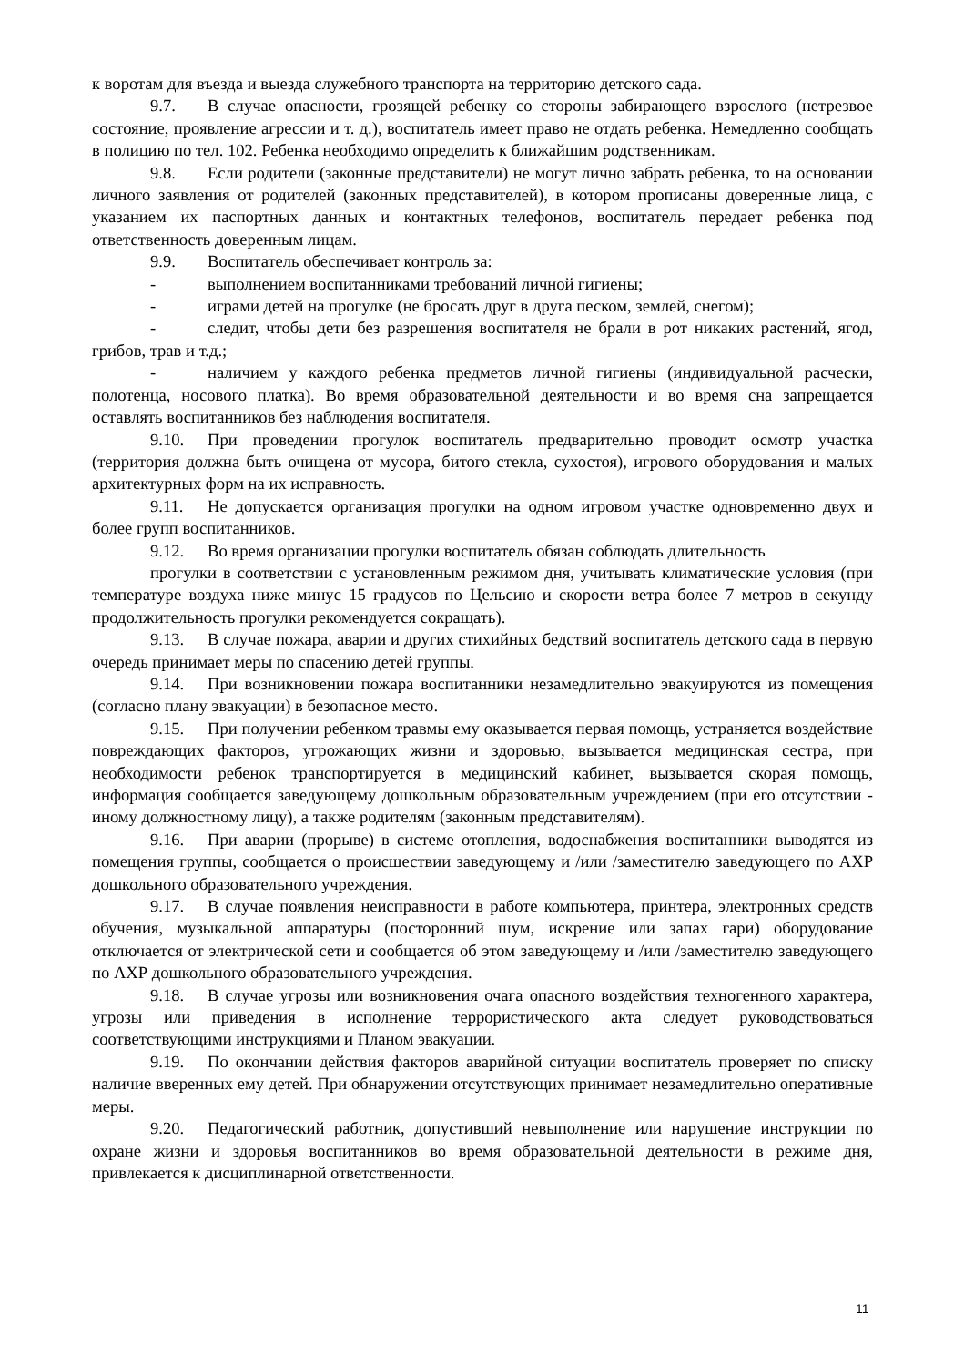к воротам для въезда и выезда служебного транспорта на территорию детского сада.
9.7. В случае опасности, грозящей ребенку со стороны забирающего взрослого (нетрезвое состояние, проявление агрессии и т. д.), воспитатель имеет право не отдать ребенка. Немедленно сообщать в полицию по тел. 102. Ребенка необходимо определить к ближайшим родственникам.
9.8. Если родители (законные представители) не могут лично забрать ребенка, то на основании личного заявления от родителей (законных представителей), в котором прописаны доверенные лица, с указанием их паспортных данных и контактных телефонов, воспитатель передает ребенка под ответственность доверенным лицам.
9.9. Воспитатель обеспечивает контроль за:
- выполнением воспитанниками требований личной гигиены;
- играми детей на прогулке (не бросать друг в друга песком, землей, снегом);
- следит, чтобы дети без разрешения воспитателя не брали в рот никаких растений, ягод, грибов, трав и т.д.;
- наличием у каждого ребенка предметов личной гигиены (индивидуальной расчески, полотенца, носового платка). Во время образовательной деятельности и во время сна запрещается оставлять воспитанников без наблюдения воспитателя.
9.10. При проведении прогулок воспитатель предварительно проводит осмотр участка (территория должна быть очищена от мусора, битого стекла, сухостоя), игрового оборудования и малых архитектурных форм на их исправность.
9.11. Не допускается организация прогулки на одном игровом участке одновременно двух и более групп воспитанников.
9.12. Во время организации прогулки воспитатель обязан соблюдать длительность
прогулки в соответствии с установленным режимом дня, учитывать климатические условия (при температуре воздуха ниже минус 15 градусов по Цельсию и скорости ветра более 7 метров в секунду продолжительность прогулки рекомендуется сокращать).
9.13. В случае пожара, аварии и других стихийных бедствий воспитатель детского сада в первую очередь принимает меры по спасению детей группы.
9.14. При возникновении пожара воспитанники незамедлительно эвакуируются из помещения (согласно плану эвакуации) в безопасное место.
9.15. При получении ребенком травмы ему оказывается первая помощь, устраняется воздействие повреждающих факторов, угрожающих жизни и здоровью, вызывается медицинская сестра, при необходимости ребенок транспортируется в медицинский кабинет, вызывается скорая помощь, информация сообщается заведующему дошкольным образовательным учреждением (при его отсутствии - иному должностному лицу), а также родителям (законным представителям).
9.16. При аварии (прорыве) в системе отопления, водоснабжения воспитанники выводятся из помещения группы, сообщается о происшествии заведующему и /или /заместителю заведующего по АХР дошкольного образовательного учреждения.
9.17. В случае появления неисправности в работе компьютера, принтера, электронных средств обучения, музыкальной аппаратуры (посторонний шум, искрение или запах гари) оборудование отключается от электрической сети и сообщается об этом заведующему и /или /заместителю заведующего по АХР дошкольного образовательного учреждения.
9.18. В случае угрозы или возникновения очага опасного воздействия техногенного характера, угрозы или приведения в исполнение террористического акта следует руководствоваться соответствующими инструкциями и Планом эвакуации.
9.19. По окончании действия факторов аварийной ситуации воспитатель проверяет по списку наличие вверенных ему детей. При обнаружении отсутствующих принимает незамедлительно оперативные меры.
9.20. Педагогический работник, допустивший невыполнение или нарушение инструкции по охране жизни и здоровья воспитанников во время образовательной деятельности в режиме дня, привлекается к дисциплинарной ответственности.
11